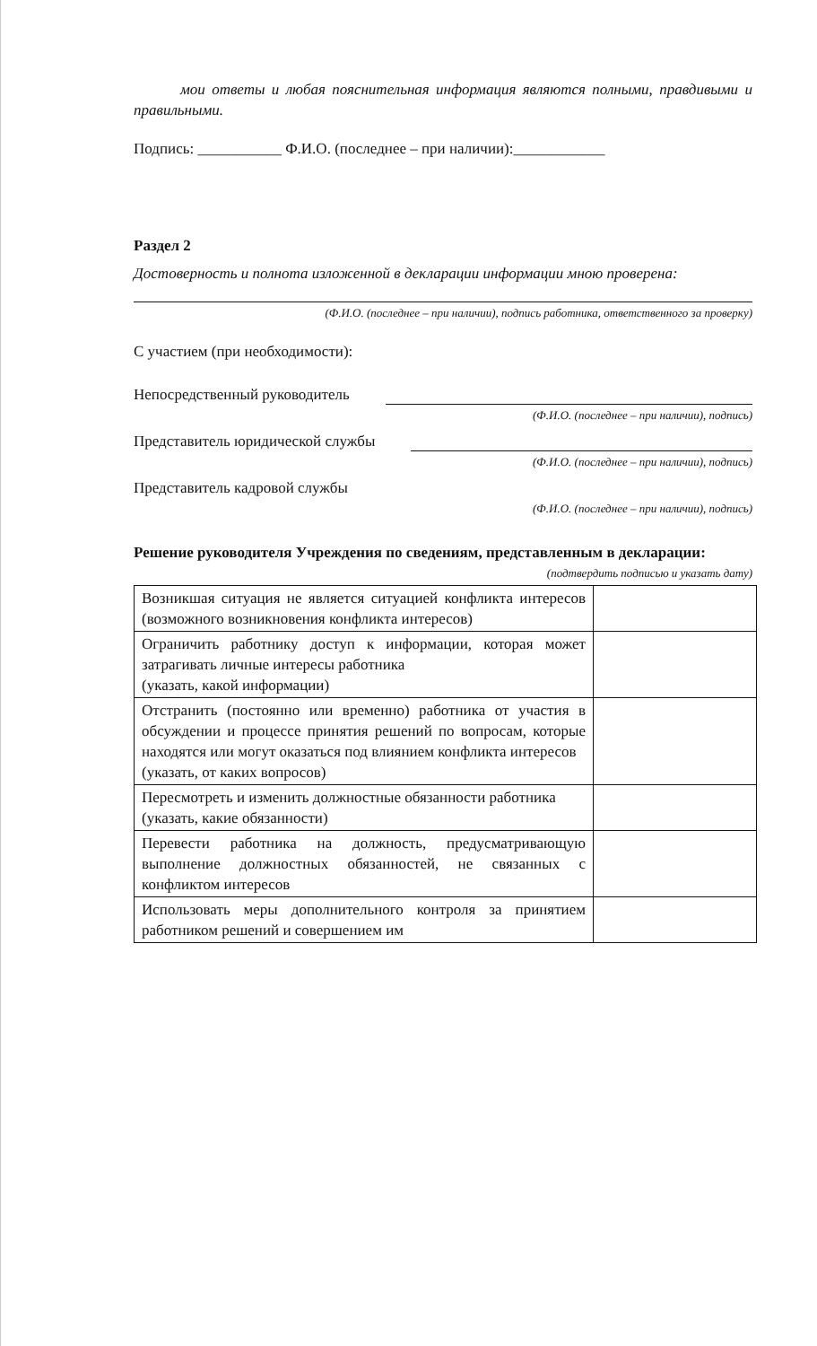мои ответы и любая пояснительная информация являются полными, правдивыми и правильными.
Подпись: ___________ Ф.И.О. (последнее – при наличии):____________
Раздел 2
Достоверность и полнота изложенной в декларации информации мною проверена:
(Ф.И.О. (последнее – при наличии), подпись работника, ответственного за проверку)
С участием (при необходимости):
Непосредственный руководитель
(Ф.И.О. (последнее – при наличии), подпись)
Представитель юридической службы
(Ф.И.О. (последнее – при наличии), подпись)
Представитель кадровой службы
(Ф.И.О. (последнее – при наличии), подпись)
Решение руководителя Учреждения по сведениям, представленным в декларации:
(подтвердить подписью и указать дату)
| Возникшая ситуация не является ситуацией конфликта интересов (возможного возникновения конфликта интересов) | |
| Ограничить работнику доступ к информации, которая может затрагивать личные интересы работника (указать, какой информации) | |
| Отстранить (постоянно или временно) работника от участия в обсуждении и процессе принятия решений по вопросам, которые находятся или могут оказаться под влиянием конфликта интересов (указать, от каких вопросов) | |
| Пересмотреть и изменить должностные обязанности работника (указать, какие обязанности) | |
| Перевести работника на должность, предусматривающую выполнение должностных обязанностей, не связанных с конфликтом интересов | |
| Использовать меры дополнительного контроля за принятием работником решений и совершением им | |